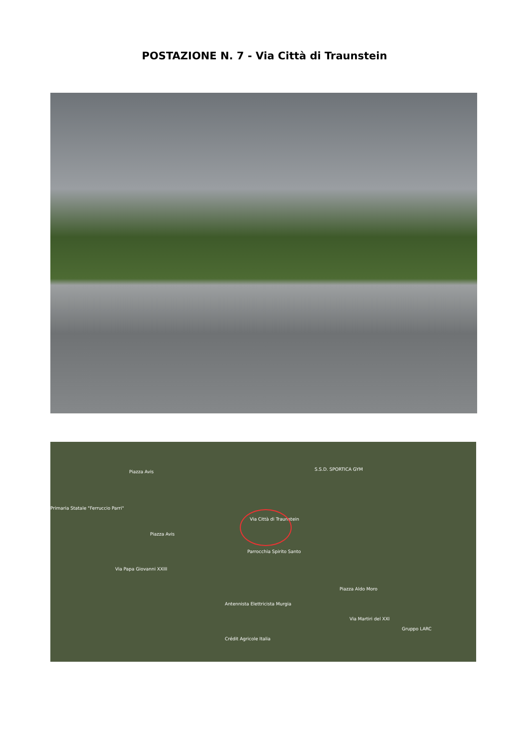POSTAZIONE N. 7 - Via Città di Traunstein
Piazza Avis S.S.D. SPORTICA GYM
Primaria Statale "Ferruccio Parri"
Piazza Avis
Via Città di Traunstein
Parrocchia Spirito Santo
Via Papa Giovanni XXIII
Antennista Elettricista Murgia
Via Martiri del XXI
Gruppo LARC
Crédit Agricole Italia
Piazza Aldo Moro